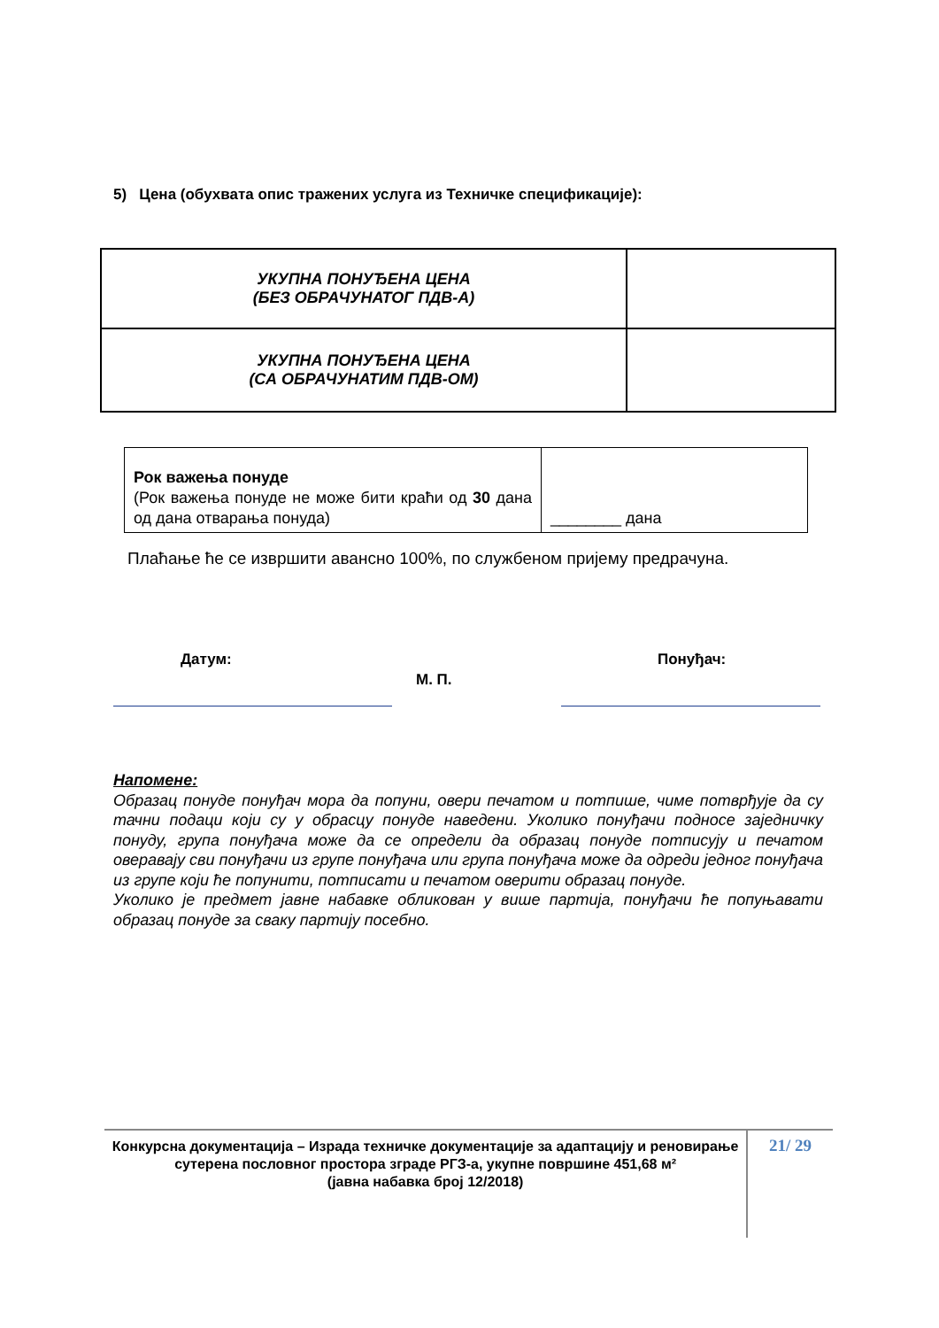5) Цена (обухвата опис тражених услуга из Техничке спецификације):
| УКУПНА ПОНУЂЕНА ЦЕНА (БЕЗ ОБРАЧУНАТОГ ПДВ-А) | |
| УКУПНА ПОНУЂЕНА ЦЕНА (СА ОБРАЧУНАТИМ ПДВ-ОМ) | |
| Рок важења понуде (Рок важења понуде не може бити краћи од 30 дана од дана отварања понуда) | ________ дана |
Плаћање ће се извршити авансно 100%, по службеном пријему предрачуна.
Датум: Понуђач:
М. П.
Напомене:
Образац понуде понуђач мора да попуни, овери печатом и потпише, чиме потврђује да су тачни подаци који су у обрасцу понуде наведени. Уколико понуђачи подносе заједничку понуду, група понуђача може да се определи да образац понуде потписују и печатом оверавају сви понуђачи из групе понуђача или група понуђача може да одреди једног понуђача из групе који ће попунити, потписати и печатом оверити образац понуде.
Уколико је предмет јавне набавке обликован у више партија, понуђачи ће попуњавати образац понуде за сваку партију посебно.
Конкурсна документација – Израда техничке документације за адаптацију и реновирање сутерена пословног простора зграде РГЗ-а, укупне површине 451,68 м²
(јавна набавка број 12/2018)
21/ 29